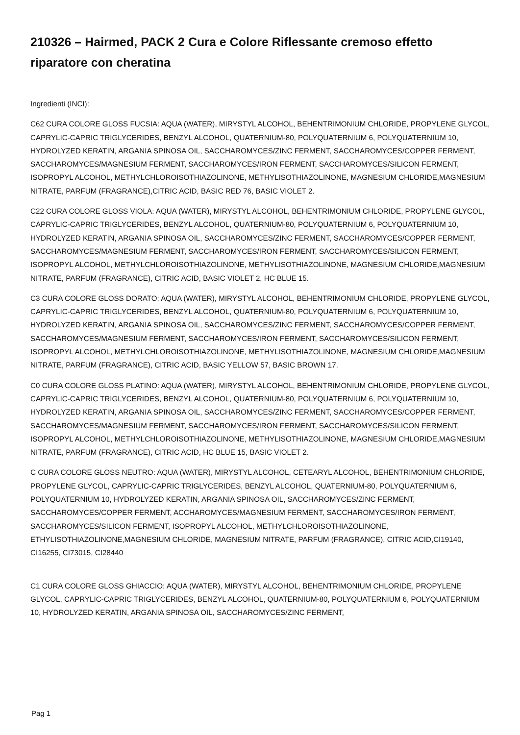210326 – Hairmed, PACK 2 Cura e Colore Riflessante cremoso effetto riparatore con cheratina
Ingredienti (INCI):
C62 CURA COLORE GLOSS FUCSIA: AQUA (WATER), MIRYSTYL ALCOHOL, BEHENTRIMONIUM CHLORIDE, PROPYLENE GLYCOL, CAPRYLIC-CAPRIC TRIGLYCERIDES, BENZYL ALCOHOL, QUATERNIUM-80, POLYQUATERNIUM 6, POLYQUATERNIUM 10, HYDROLYZED KERATIN, ARGANIA SPINOSA OIL, SACCHAROMYCES/ZINC FERMENT, SACCHAROMYCES/COPPER FERMENT, SACCHAROMYCES/MAGNESIUM FERMENT, SACCHAROMYCES/IRON FERMENT, SACCHAROMYCES/SILICON FERMENT, ISOPROPYL ALCOHOL, METHYLCHLOROISOTHIAZOLINONE, METHYLISOTHIAZOLINONE, MAGNESIUM CHLORIDE,MAGNESIUM NITRATE, PARFUM (FRAGRANCE),CITRIC ACID, BASIC RED 76, BASIC VIOLET 2.
C22 CURA COLORE GLOSS VIOLA: AQUA (WATER), MIRYSTYL ALCOHOL, BEHENTRIMONIUM CHLORIDE, PROPYLENE GLYCOL, CAPRYLIC-CAPRIC TRIGLYCERIDES, BENZYL ALCOHOL, QUATERNIUM-80, POLYQUATERNIUM 6, POLYQUATERNIUM 10, HYDROLYZED KERATIN, ARGANIA SPINOSA OIL, SACCHAROMYCES/ZINC FERMENT, SACCHAROMYCES/COPPER FERMENT, SACCHAROMYCES/MAGNESIUM FERMENT, SACCHAROMYCES/IRON FERMENT, SACCHAROMYCES/SILICON FERMENT, ISOPROPYL ALCOHOL, METHYLCHLOROISOTHIAZOLINONE, METHYLISOTHIAZOLINONE, MAGNESIUM CHLORIDE,MAGNESIUM NITRATE, PARFUM (FRAGRANCE), CITRIC ACID, BASIC VIOLET 2, HC BLUE 15.
C3 CURA COLORE GLOSS DORATO: AQUA (WATER), MIRYSTYL ALCOHOL, BEHENTRIMONIUM CHLORIDE, PROPYLENE GLYCOL, CAPRYLIC-CAPRIC TRIGLYCERIDES, BENZYL ALCOHOL, QUATERNIUM-80, POLYQUATERNIUM 6, POLYQUATERNIUM 10, HYDROLYZED KERATIN, ARGANIA SPINOSA OIL, SACCHAROMYCES/ZINC FERMENT, SACCHAROMYCES/COPPER FERMENT, SACCHAROMYCES/MAGNESIUM FERMENT, SACCHAROMYCES/IRON FERMENT, SACCHAROMYCES/SILICON FERMENT, ISOPROPYL ALCOHOL, METHYLCHLOROISOTHIAZOLINONE, METHYLISOTHIAZOLINONE, MAGNESIUM CHLORIDE,MAGNESIUM NITRATE, PARFUM (FRAGRANCE), CITRIC ACID, BASIC YELLOW 57, BASIC BROWN 17.
C0 CURA COLORE GLOSS PLATINO: AQUA (WATER), MIRYSTYL ALCOHOL, BEHENTRIMONIUM CHLORIDE, PROPYLENE GLYCOL, CAPRYLIC-CAPRIC TRIGLYCERIDES, BENZYL ALCOHOL, QUATERNIUM-80, POLYQUATERNIUM 6, POLYQUATERNIUM 10, HYDROLYZED KERATIN, ARGANIA SPINOSA OIL, SACCHAROMYCES/ZINC FERMENT, SACCHAROMYCES/COPPER FERMENT, SACCHAROMYCES/MAGNESIUM FERMENT, SACCHAROMYCES/IRON FERMENT, SACCHAROMYCES/SILICON FERMENT, ISOPROPYL ALCOHOL, METHYLCHLOROISOTHIAZOLINONE, METHYLISOTHIAZOLINONE, MAGNESIUM CHLORIDE,MAGNESIUM NITRATE, PARFUM (FRAGRANCE), CITRIC ACID, HC BLUE 15, BASIC VIOLET 2.
C CURA COLORE GLOSS NEUTRO: AQUA (WATER), MIRYSTYL ALCOHOL, CETEARYL ALCOHOL, BEHENTRIMONIUM CHLORIDE, PROPYLENE GLYCOL, CAPRYLIC-CAPRIC TRIGLYCERIDES, BENZYL ALCOHOL, QUATERNIUM-80, POLYQUATERNIUM 6, POLYQUATERNIUM 10, HYDROLYZED KERATIN, ARGANIA SPINOSA OIL, SACCHAROMYCES/ZINC FERMENT, SACCHAROMYCES/COPPER FERMENT, ACCHAROMYCES/MAGNESIUM FERMENT, SACCHAROMYCES/IRON FERMENT, SACCHAROMYCES/SILICON FERMENT, ISOPROPYL ALCOHOL, METHYLCHLOROISOTHIAZOLINONE, ETHYLISOTHIAZOLINONE,MAGNESIUM CHLORIDE, MAGNESIUM NITRATE, PARFUM (FRAGRANCE), CITRIC ACID,CI19140, CI16255, CI73015, CI28440
C1 CURA COLORE GLOSS GHIACCIO: AQUA (WATER), MIRYSTYL ALCOHOL, BEHENTRIMONIUM CHLORIDE, PROPYLENE GLYCOL, CAPRYLIC-CAPRIC TRIGLYCERIDES, BENZYL ALCOHOL, QUATERNIUM-80, POLYQUATERNIUM 6, POLYQUATERNIUM 10, HYDROLYZED KERATIN, ARGANIA SPINOSA OIL, SACCHAROMYCES/ZINC FERMENT,
Pag 1